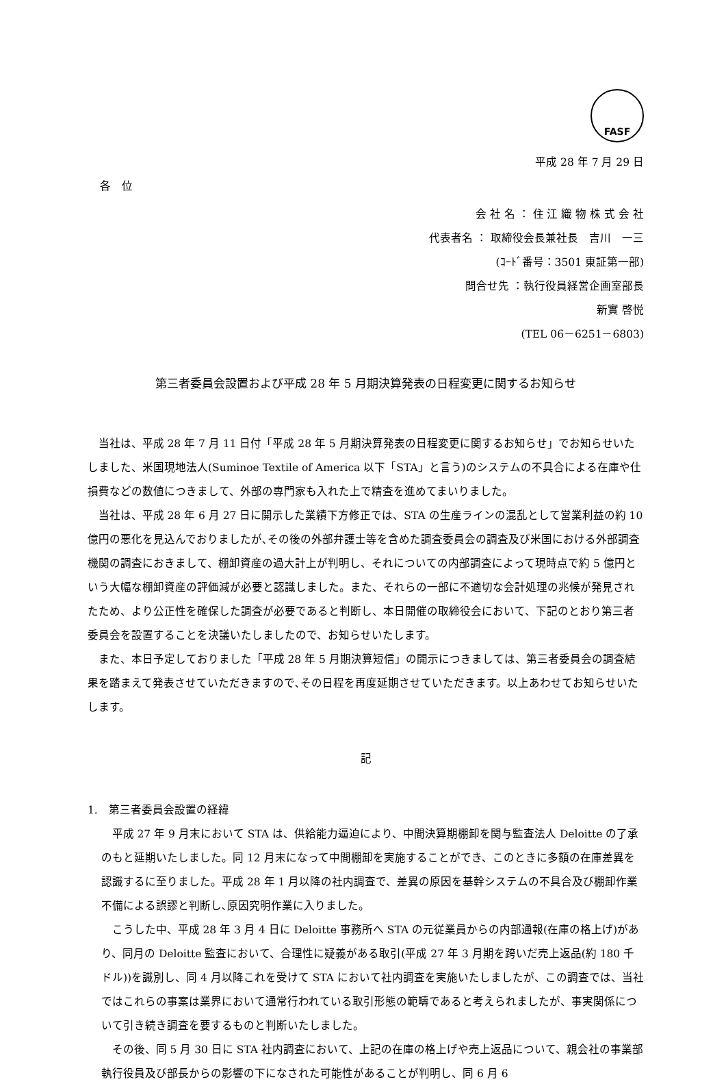FASF
平成 28 年 7 月 29 日
各　位
会 社 名 ： 住 江 織 物 株 式 会 社
代表者名 ： 取締役会長兼社長　吉川　一三
(ｺｰﾄﾞ番号：3501 東証第一部)
問合せ先 ：執行役員経営企画室部長
新實 啓悦
(TEL 06－6251－6803)
第三者委員会設置および平成 28 年 5 月期決算発表の日程変更に関するお知らせ
当社は、平成 28 年 7 月 11 日付「平成 28 年 5 月期決算発表の日程変更に関するお知らせ」でお知らせいたしました、米国現地法人(Suminoe Textile of America 以下「STA」と言う)のシステムの不具合による在庫や仕損費などの数値につきまして、外部の専門家も入れた上で精査を進めてまいりました。
当社は、平成 28 年 6 月 27 日に開示した業績下方修正では、STA の生産ラインの混乱として営業利益の約 10 億円の悪化を見込んでおりましたが､その後の外部弁護士等を含めた調査委員会の調査及び米国における外部調査機関の調査におきまして、棚卸資産の過大計上が判明し、それについての内部調査によって現時点で約 5 億円という大幅な棚卸資産の評価減が必要と認識しました。また、それらの一部に不適切な会計処理の兆候が発見されたため、より公正性を確保した調査が必要であると判断し、本日開催の取締役会において、下記のとおり第三者委員会を設置することを決議いたしましたので、お知らせいたします。
また、本日予定しておりました「平成 28 年 5 月期決算短信」の開示につきましては、第三者委員会の調査結果を踏まえて発表させていただきますので､その日程を再度延期させていただきます。以上あわせてお知らせいたします。
記
1.　第三者委員会設置の経緯
平成 27 年 9 月末において STA は、供給能力逼迫により、中間決算期棚卸を関与監査法人 Deloitte の了承のもと延期いたしました。同 12 月末になって中間棚卸を実施することができ、このときに多額の在庫差異を認識するに至りました。平成 28 年 1 月以降の社内調査で、差異の原因を基幹システムの不具合及び棚卸作業不備による誤謬と判断し､原因究明作業に入りました。
こうした中、平成 28 年 3 月 4 日に Deloitte 事務所へ STA の元従業員からの内部通報(在庫の格上げ)があり、同月の Deloitte 監査において、合理性に疑義がある取引(平成 27 年 3 月期を跨いだ売上返品(約 180 千ドル))を識別し、同 4 月以降これを受けて STA において社内調査を実施いたしましたが、この調査では、当社ではこれらの事案は業界において通常行われている取引形態の範疇であると考えられましたが、事実関係について引き続き調査を要するものと判断いたしました。
その後、同 5 月 30 日に STA 社内調査において、上記の在庫の格上げや売上返品について、親会社の事業部執行役員及び部長からの影響の下になされた可能性があることが判明し、同 6 月 6